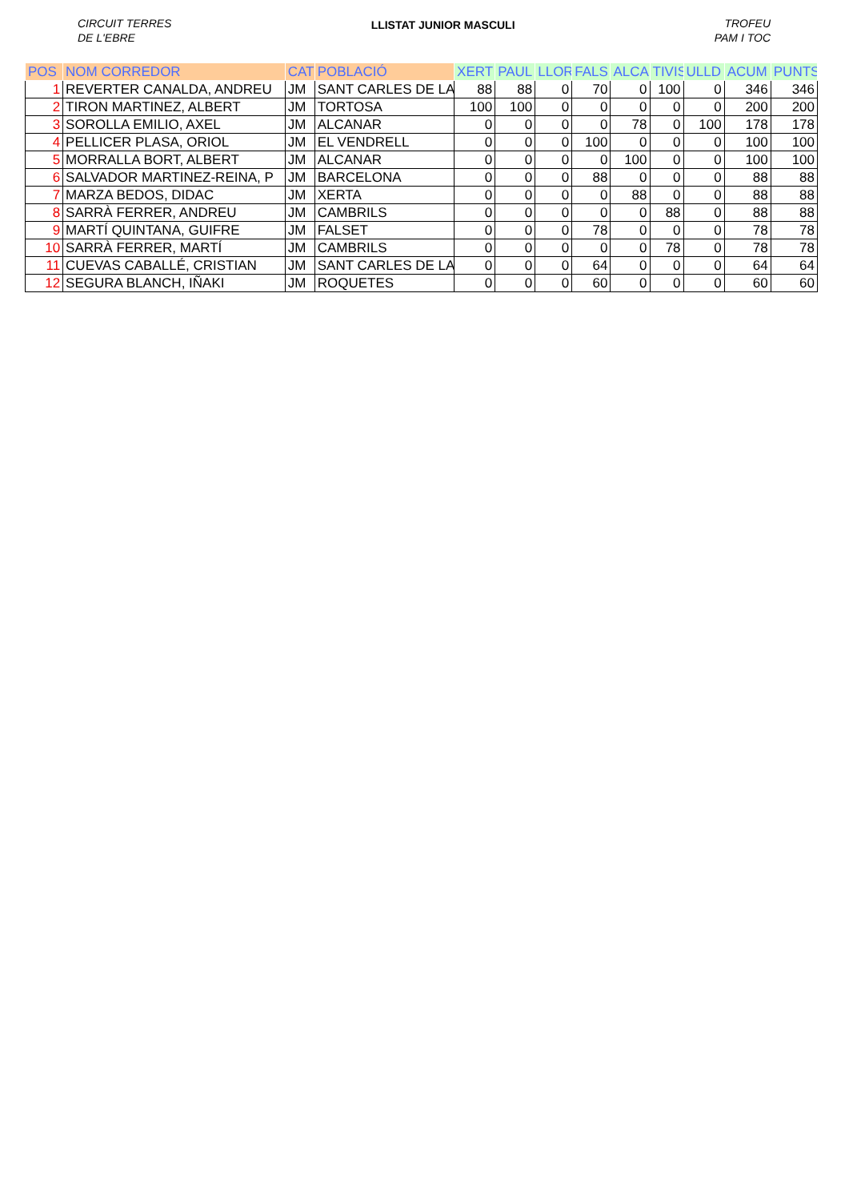CIRCUIT TERRES
DE L'EBRE
LLISTAT JUNIOR MASCULI
TROFEU
PAM I TOC
| POS | NOM CORREDOR | CAT | POBLACIÓ | XERT | PAUL | LLOR | FALS | ALCA | TIVIS | ULLD | ACUM | PUNTS |
| --- | --- | --- | --- | --- | --- | --- | --- | --- | --- | --- | --- | --- |
| 1 | REVERTER CANALDA, ANDREU | JM | SANT CARLES DE LA | 88 | 88 | 0 | 70 | 0 | 100 | 0 | 346 | 346 |
| 2 | TIRON MARTINEZ, ALBERT | JM | TORTOSA | 100 | 100 | 0 | 0 | 0 | 0 | 0 | 200 | 200 |
| 3 | SOROLLA EMILIO, AXEL | JM | ALCANAR | 0 | 0 | 0 | 0 | 78 | 0 | 100 | 178 | 178 |
| 4 | PELLICER PLASA, ORIOL | JM | EL VENDRELL | 0 | 0 | 0 | 100 | 0 | 0 | 0 | 100 | 100 |
| 5 | MORRALLA BORT, ALBERT | JM | ALCANAR | 0 | 0 | 0 | 0 | 100 | 0 | 0 | 100 | 100 |
| 6 | SALVADOR MARTINEZ-REINA, P | JM | BARCELONA | 0 | 0 | 0 | 88 | 0 | 0 | 0 | 88 | 88 |
| 7 | MARZA BEDOS, DIDAC | JM | XERTA | 0 | 0 | 0 | 0 | 88 | 0 | 0 | 88 | 88 |
| 8 | SARRÀ FERRER, ANDREU | JM | CAMBRILS | 0 | 0 | 0 | 0 | 0 | 88 | 0 | 88 | 88 |
| 9 | MARTÍ QUINTANA, GUIFRE | JM | FALSET | 0 | 0 | 0 | 78 | 0 | 0 | 0 | 78 | 78 |
| 10 | SARRÀ FERRER, MARTÍ | JM | CAMBRILS | 0 | 0 | 0 | 0 | 0 | 78 | 0 | 78 | 78 |
| 11 | CUEVAS CABALLÉ, CRISTIAN | JM | SANT CARLES DE LA | 0 | 0 | 0 | 64 | 0 | 0 | 0 | 64 | 64 |
| 12 | SEGURA BLANCH, IÑAKI | JM | ROQUETES | 0 | 0 | 0 | 60 | 0 | 0 | 0 | 60 | 60 |